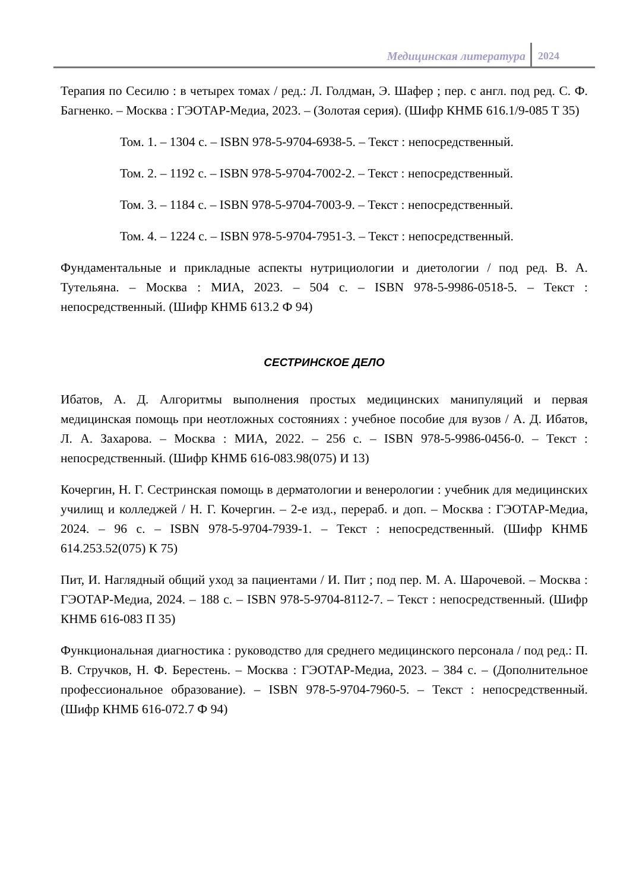Медицинская литература 2024
Терапия по Сесилю : в четырех томах / ред.: Л. Голдман, Э. Шафер ; пер. с англ. под ред. С. Ф. Багненко. – Москва : ГЭОТАР-Медиа, 2023. – (Золотая серия). (Шифр КНМБ 616.1/9-085 Т 35)
Том. 1. – 1304 с. – ISBN 978-5-9704-6938-5. – Текст : непосредственный.
Том. 2. – 1192 с. – ISBN 978-5-9704-7002-2. – Текст : непосредственный.
Том. 3. – 1184 с. – ISBN 978-5-9704-7003-9. – Текст : непосредственный.
Том. 4. – 1224 с. – ISBN 978-5-9704-7951-3. – Текст : непосредственный.
Фундаментальные и прикладные аспекты нутрициологии и диетологии / под ред. В. А. Тутельяна. – Москва : МИА, 2023. – 504 с. – ISBN 978-5-9986-0518-5. – Текст : непосредственный. (Шифр КНМБ 613.2 Ф 94)
СЕСТРИНСКОЕ ДЕЛО
Ибатов, А. Д. Алгоритмы выполнения простых медицинских манипуляций и первая медицинская помощь при неотложных состояниях : учебное пособие для вузов / А. Д. Ибатов, Л. А. Захарова. – Москва : МИА, 2022. – 256 с. – ISBN 978-5-9986-0456-0. – Текст : непосредственный. (Шифр КНМБ 616-083.98(075) И 13)
Кочергин, Н. Г. Сестринская помощь в дерматологии и венерологии : учебник для медицинских училищ и колледжей / Н. Г. Кочергин. – 2-е изд., перераб. и доп. – Москва : ГЭОТАР-Медиа, 2024. – 96 с. – ISBN 978-5-9704-7939-1. – Текст : непосредственный. (Шифр КНМБ 614.253.52(075) К 75)
Пит, И. Наглядный общий уход за пациентами / И. Пит ; под пер. М. А. Шарочевой. – Москва : ГЭОТАР-Медиа, 2024. – 188 с. – ISBN 978-5-9704-8112-7. – Текст : непосредственный. (Шифр КНМБ 616-083 П 35)
Функциональная диагностика : руководство для среднего медицинского персонала / под ред.: П. В. Стручков, Н. Ф. Берестень. – Москва : ГЭОТАР-Медиа, 2023. – 384 с. – (Дополнительное профессиональное образование). – ISBN 978-5-9704-7960-5. – Текст : непосредственный. (Шифр КНМБ 616-072.7 Ф 94)